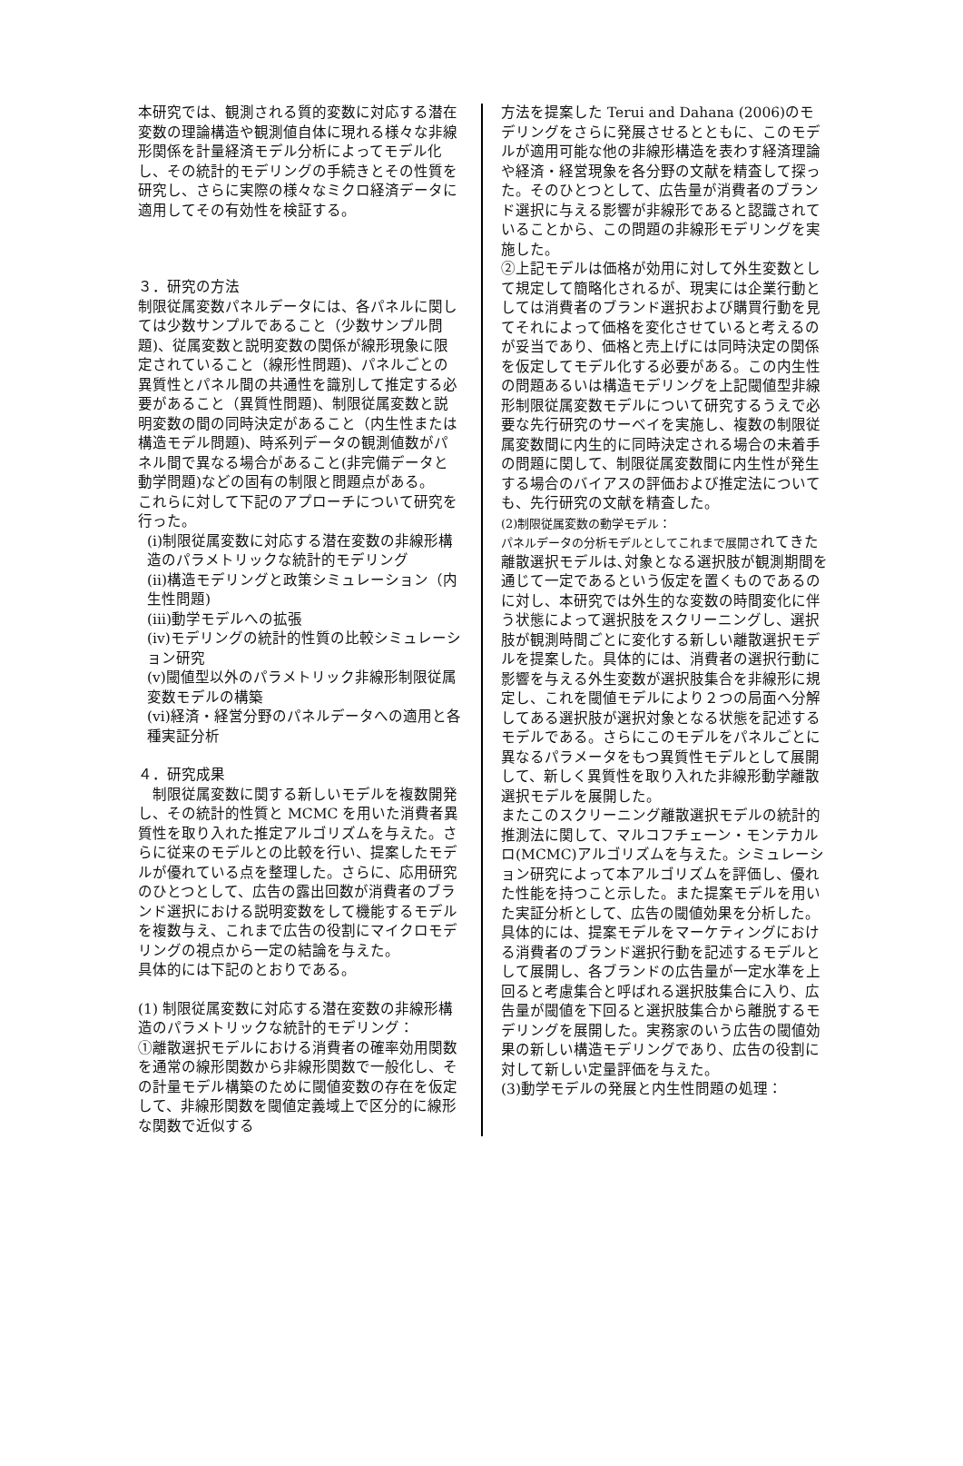本研究では、観測される質的変数に対応する潜在変数の理論構造や観測値自体に現れる様々な非線形関係を計量経済モデル分析によってモデル化し、その統計的モデリングの手続きとその性質を研究し、さらに実際の様々なミクロ経済データに適用してその有効性を検証する。
３．研究の方法
制限従属変数パネルデータには、各パネルに関しては少数サンプルであること（少数サンプル問題)、従属変数と説明変数の関係が線形現象に限定されていること（線形性問題)、パネルごとの異質性とパネル間の共通性を識別して推定する必要があること（異質性問題)、制限従属変数と説明変数の間の同時決定があること（内生性または構造モデル問題)、時系列データの観測値数がパネル間で異なる場合があること(非完備データと動学問題)などの固有の制限と問題点がある。
これらに対して下記のアプローチについて研究を行った。
(i)制限従属変数に対応する潜在変数の非線形構造のパラメトリックな統計的モデリング
(ii)構造モデリングと政策シミュレーション（内生性問題)
(iii)動学モデルへの拡張
(iv)モデリングの統計的性質の比較シミュレーション研究
(v)閾値型以外のパラメトリック非線形制限従属変数モデルの構築
(vi)経済・経営分野のパネルデータへの適用と各種実証分析
４．研究成果
　制限従属変数に関する新しいモデルを複数開発し、その統計的性質と MCMC を用いた消費者異質性を取り入れた推定アルゴリズムを与えた。さらに従来のモデルとの比較を行い、提案したモデルが優れている点を整理した。さらに、応用研究のひとつとして、広告の露出回数が消費者のブランド選択における説明変数をして機能するモデルを複数与え、これまで広告の役割にマイクロモデリングの視点から一定の結論を与えた。
具体的には下記のとおりである。
(1) 制限従属変数に対応する潜在変数の非線形構造のパラメトリックな統計的モデリング：
①離散選択モデルにおける消費者の確率効用関数を通常の線形関数から非線形関数で一般化し、その計量モデル構築のために閾値変数の存在を仮定して、非線形関数を閾値定義域上で区分的に線形な関数で近似する
方法を提案した Terui and Dahana (2006)のモデリングをさらに発展させるとともに、このモデルが適用可能な他の非線形構造を表わす経済理論や経済・経営現象を各分野の文献を精査して探った。そのひとつとして、広告量が消費者のブランド選択に与える影響が非線形であると認識されていることから、この問題の非線形モデリングを実施した。
②上記モデルは価格が効用に対して外生変数として規定して簡略化されるが、現実には企業行動としては消費者のブランド選択および購買行動を見てそれによって価格を変化させていると考えるのが妥当であり、価格と売上げには同時決定の関係を仮定してモデル化する必要がある。この内生性の問題あるいは構造モデリングを上記閾値型非線形制限従属変数モデルについて研究するうえで必要な先行研究のサーベイを実施し、複数の制限従属変数間に内生的に同時決定される場合の未着手の問題に関して、制限従属変数間に内生性が発生する場合のバイアスの評価および推定法についても、先行研究の文献を精査した。
(2)制限従属変数の動学モデル：
パネルデータの分析モデルとしてこれまで展開されてきた離散選択モデルは､対象となる選択肢が観測期間を通じて一定であるという仮定を置くものであるのに対し、本研究では外生的な変数の時間変化に伴う状態によって選択肢をスクリーニングし、選択肢が観測時間ごとに変化する新しい離散選択モデルを提案した。具体的には、消費者の選択行動に影響を与える外生変数が選択肢集合を非線形に規定し、これを閾値モデルにより２つの局面へ分解してある選択肢が選択対象となる状態を記述するモデルである。さらにこのモデルをパネルごとに異なるパラメータをもつ異質性モデルとして展開して、新しく異質性を取り入れた非線形動学離散選択モデルを展開した。
またこのスクリーニング離散選択モデルの統計的推測法に関して、マルコフチェーン・モンテカルロ(MCMC)アルゴリズムを与えた。シミュレーション研究によって本アルゴリズムを評価し、優れた性能を持つこと示した。また提案モデルを用いた実証分析として、広告の閾値効果を分析した。具体的には、提案モデルをマーケティングにおける消費者のブランド選択行動を記述するモデルとして展開し、各ブランドの広告量が一定水準を上回ると考慮集合と呼ばれる選択肢集合に入り、広告量が閾値を下回ると選択肢集合から離脱するモデリングを展開した。実務家のいう広告の閾値効果の新しい構造モデリングであり、広告の役割に対して新しい定量評価を与えた。
(3)動学モデルの発展と内生性問題の処理：